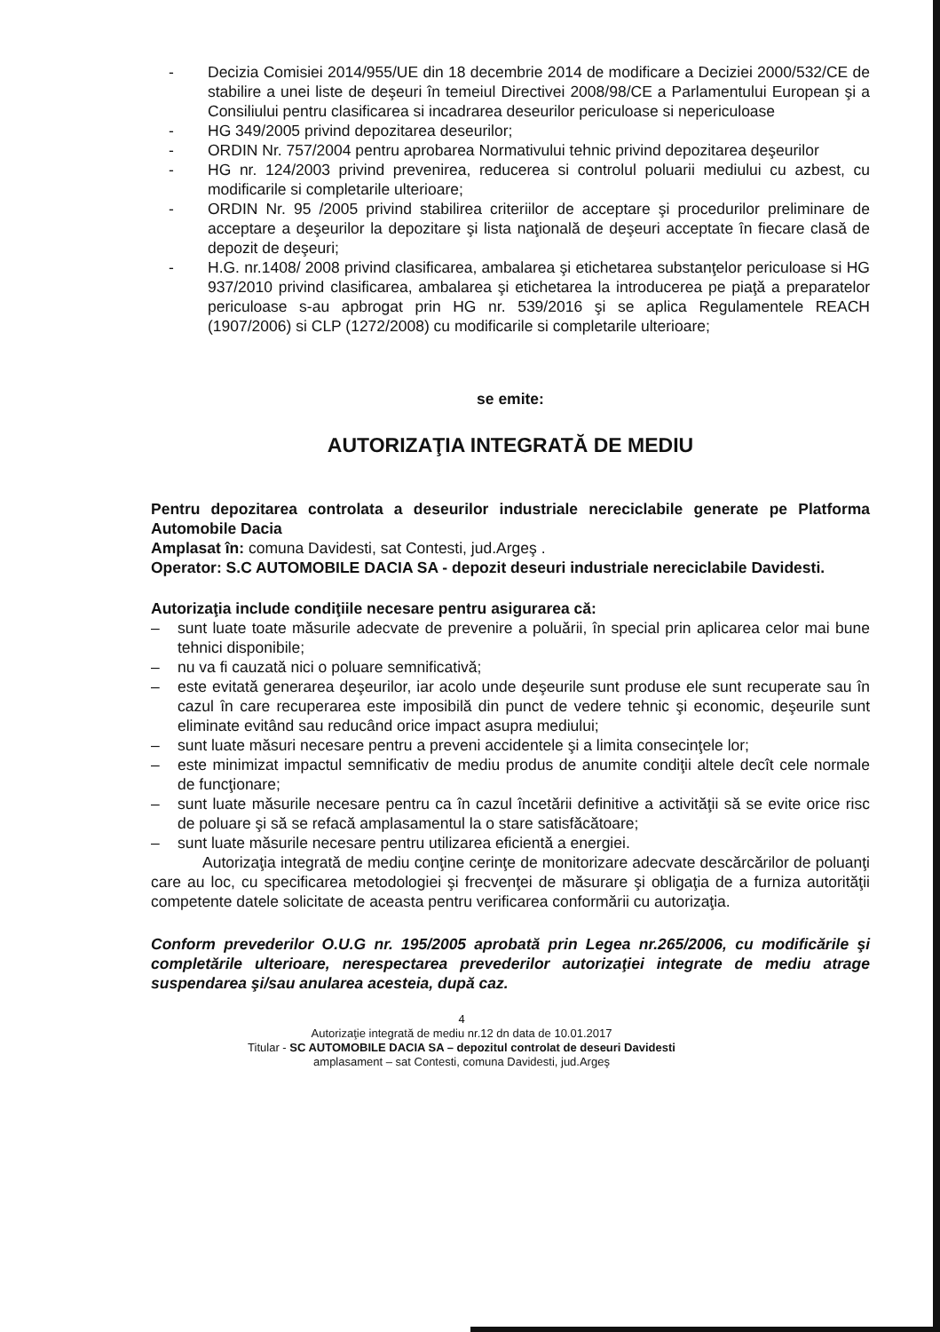- Decizia Comisiei 2014/955/UE din 18 decembrie 2014 de modificare a Deciziei 2000/532/CE de stabilire a unei liste de deşeuri în temeiul Directivei 2008/98/CE a Parlamentului European şi a Consiliului pentru clasificarea si incadrarea deseurilor periculoase si nepericuloase
- HG 349/2005 privind depozitarea deseurilor;
- ORDIN Nr. 757/2004 pentru aprobarea Normativului tehnic privind depozitarea deşeurilor
- HG nr. 124/2003 privind prevenirea, reducerea si controlul poluarii mediului cu azbest, cu modificarile si completarile ulterioare;
- ORDIN Nr. 95 /2005 privind stabilirea criteriilor de acceptare şi procedurilor preliminare de acceptare a deşeurilor la depozitare şi lista naţională de deşeuri acceptate în fiecare clasă de depozit de deşeuri;
- H.G. nr.1408/ 2008 privind clasificarea, ambalarea şi etichetarea substanţelor periculoase si HG 937/2010 privind clasificarea, ambalarea şi etichetarea la introducerea pe piaţă a preparatelor periculoase s-au apbrogat prin HG nr. 539/2016 şi se aplica Regulamentele REACH (1907/2006) si CLP (1272/2008) cu modificarile si completarile ulterioare;
se emite:
AUTORIZAŢIA INTEGRATĂ DE MEDIU
Pentru depozitarea controlata a deseurilor industriale nereciclabile generate pe Platforma Automobile Dacia
Amplasat în: comuna Davidesti, sat Contesti, jud.Argeş .
Operator: S.C AUTOMOBILE DACIA SA - depozit deseuri industriale nereciclabile Davidesti.
Autorizaţia include condiţiile necesare pentru asigurarea că:
– sunt luate toate măsurile adecvate de prevenire a poluării, în special prin aplicarea celor mai bune tehnici disponibile;
– nu va fi cauzată nici o poluare semnificativă;
– este evitată generarea deşeurilor, iar acolo unde deşeurile sunt produse ele sunt recuperate sau în cazul în care recuperarea este imposibilă din punct de vedere tehnic şi economic, deşeurile sunt eliminate evitând sau reducând orice impact asupra mediului;
– sunt luate măsuri necesare pentru a preveni accidentele şi a limita consecinţele lor;
– este minimizat impactul semnificativ de mediu produs de anumite condiţii altele decît cele normale de funcţionare;
– sunt luate măsurile necesare pentru ca în cazul încetării definitive a activităţii să se evite orice risc de poluare şi să se refacă amplasamentul la o stare satisfăcătoare;
– sunt luate măsurile necesare pentru utilizarea eficientă a energiei.
Autorizaţia integrată de mediu conţine cerinţe de monitorizare adecvate descărcărilor de poluanţi care au loc, cu specificarea metodologiei şi frecvenţei de măsurare şi obligaţia de a furniza autorităţii competente datele solicitate de aceasta pentru verificarea conformării cu autorizaţia.
Conform prevederilor O.U.G nr. 195/2005 aprobată prin Legea nr.265/2006, cu modificările şi completările ulterioare, nerespectarea prevederilor autorizaţiei integrate de mediu atrage suspendarea şi/sau anularea acesteia, după caz.
4
Autorizaţie integrată de mediu nr.12 dn data de 10.01.2017
Titular - SC AUTOMOBILE DACIA SA – depozitul controlat de deseuri Davidesti
amplasament – sat Contesti, comuna Davidesti, jud.Argeş